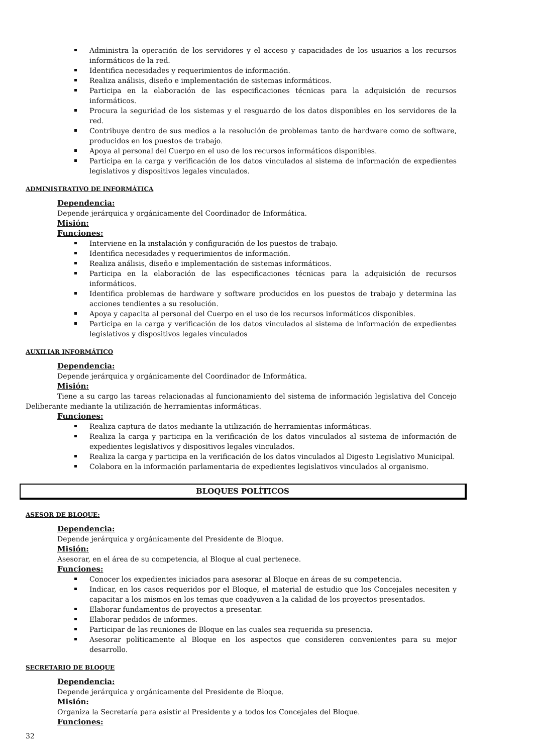Administra la operación de los servidores y el acceso y capacidades de los usuarios a los recursos informáticos de la red.
Identifica necesidades y requerimientos de información.
Realiza análisis, diseño e implementación de sistemas informáticos.
Participa en la elaboración de las especificaciones técnicas para la adquisición de recursos informáticos.
Procura la seguridad de los sistemas y el resguardo de los datos disponibles en los servidores de la red.
Contribuye dentro de sus medios a la resolución de problemas tanto de hardware como de software, producidos en los puestos de trabajo.
Apoya al personal del Cuerpo en el uso de los recursos informáticos disponibles.
Participa en la carga y verificación de los datos vinculados al sistema de información de expedientes legislativos y dispositivos legales vinculados.
ADMINISTRATIVO DE INFORMÁTICA
Dependencia:
Depende jerárquica y orgánicamente del Coordinador de Informática.
Misión:
Funciones:
Interviene en la instalación y configuración de los puestos de trabajo.
Identifica necesidades y requerimientos de información.
Realiza análisis, diseño e implementación de sistemas informáticos.
Participa en la elaboración de las especificaciones técnicas para la adquisición de recursos informáticos.
Identifica problemas de hardware y software producidos en los puestos de trabajo y determina las acciones tendientes a su resolución.
Apoya y capacita al personal del Cuerpo en el uso de los recursos informáticos disponibles.
Participa en la carga y verificación de los datos vinculados al sistema de información de expedientes legislativos y dispositivos legales vinculados
AUXILIAR INFORMÁTICO
Dependencia:
Depende jerárquica y orgánicamente del Coordinador de Informática.
Misión:
Tiene a su cargo las tareas relacionadas al funcionamiento del sistema de información legislativa del Concejo Deliberante mediante la utilización de herramientas informáticas.
Funciones:
Realiza captura de datos mediante la utilización de herramientas informáticas.
Realiza la carga y participa en la verificación de los datos vinculados al sistema de información de expedientes legislativos y dispositivos legales vinculados.
Realiza la carga y participa en la verificación de los datos vinculados al Digesto Legislativo Municipal.
Colabora en la información parlamentaria de expedientes legislativos vinculados al organismo.
BLOQUES POLÍTICOS
ASESOR DE BLOQUE:
Dependencia:
Depende jerárquica y orgánicamente del Presidente de Bloque.
Misión:
Asesorar, en el área de su competencia, al Bloque al cual pertenece.
Funciones:
Conocer los expedientes iniciados para asesorar al Bloque en áreas de su competencia.
Indicar, en los casos requeridos por el Bloque, el material de estudio que los Concejales necesiten y capacitar a los mismos en los temas que coadyuven a la calidad de los proyectos presentados.
Elaborar fundamentos de proyectos a presentar.
Elaborar pedidos de informes.
Participar de las reuniones de Bloque en las cuales sea requerida su presencia.
Asesorar políticamente al Bloque en los aspectos que consideren convenientes para su mejor desarrollo.
SECRETARIO DE BLOQUE
Dependencia:
Depende jerárquica y orgánicamente del Presidente de Bloque.
Misión:
Organiza la Secretaría para asistir al Presidente y a todos los Concejales del Bloque.
Funciones:
32